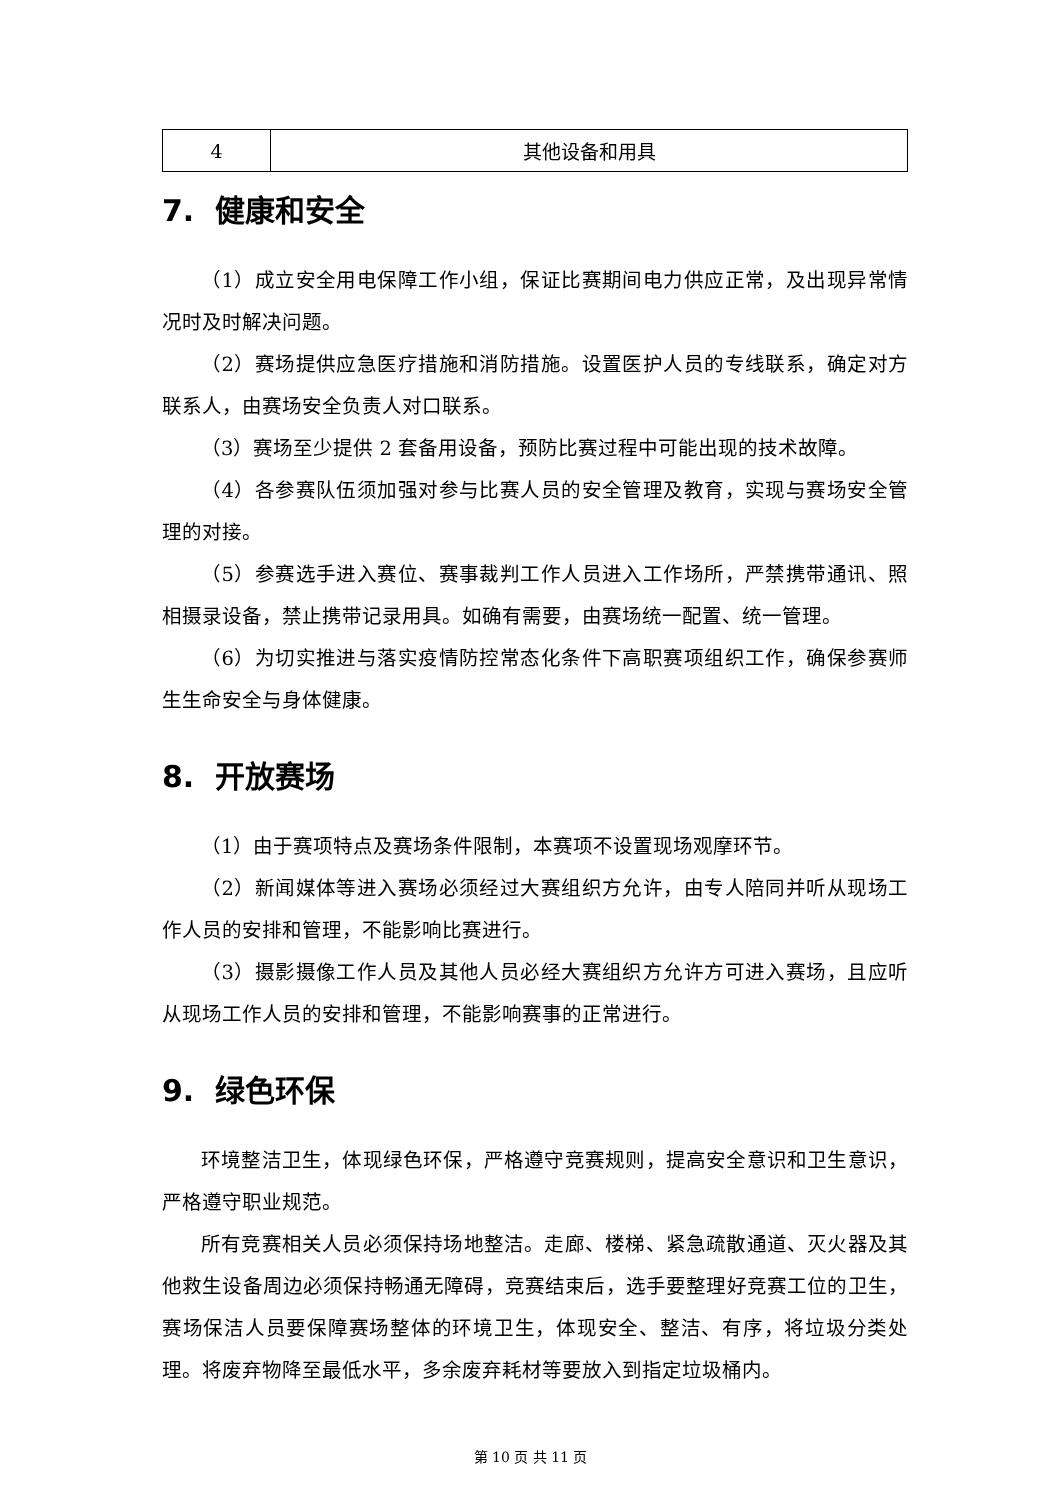| 4 | 其他设备和用具 |
7. 健康和安全
（1）成立安全用电保障工作小组，保证比赛期间电力供应正常，及出现异常情况时及时解决问题。
（2）赛场提供应急医疗措施和消防措施。设置医护人员的专线联系，确定对方联系人，由赛场安全负责人对口联系。
（3）赛场至少提供 2 套备用设备，预防比赛过程中可能出现的技术故障。
（4）各参赛队伍须加强对参与比赛人员的安全管理及教育，实现与赛场安全管理的对接。
（5）参赛选手进入赛位、赛事裁判工作人员进入工作场所，严禁携带通讯、照相摄录设备，禁止携带记录用具。如确有需要，由赛场统一配置、统一管理。
（6）为切实推进与落实疫情防控常态化条件下高职赛项组织工作，确保参赛师生生命安全与身体健康。
8. 开放赛场
（1）由于赛项特点及赛场条件限制，本赛项不设置现场观摩环节。
（2）新闻媒体等进入赛场必须经过大赛组织方允许，由专人陪同并听从现场工作人员的安排和管理，不能影响比赛进行。
（3）摄影摄像工作人员及其他人员必经大赛组织方允许方可进入赛场，且应听从现场工作人员的安排和管理，不能影响赛事的正常进行。
9. 绿色环保
环境整洁卫生，体现绿色环保，严格遵守竞赛规则，提高安全意识和卫生意识，严格遵守职业规范。
所有竞赛相关人员必须保持场地整洁。走廊、楼梯、紧急疏散通道、灭火器及其他救生设备周边必须保持畅通无障碍，竞赛结束后，选手要整理好竞赛工位的卫生，赛场保洁人员要保障赛场整体的环境卫生，体现安全、整洁、有序，将垃圾分类处理。将废弃物降至最低水平，多余废弃耗材等要放入到指定垃圾桶内。
第 10 页 共 11 页